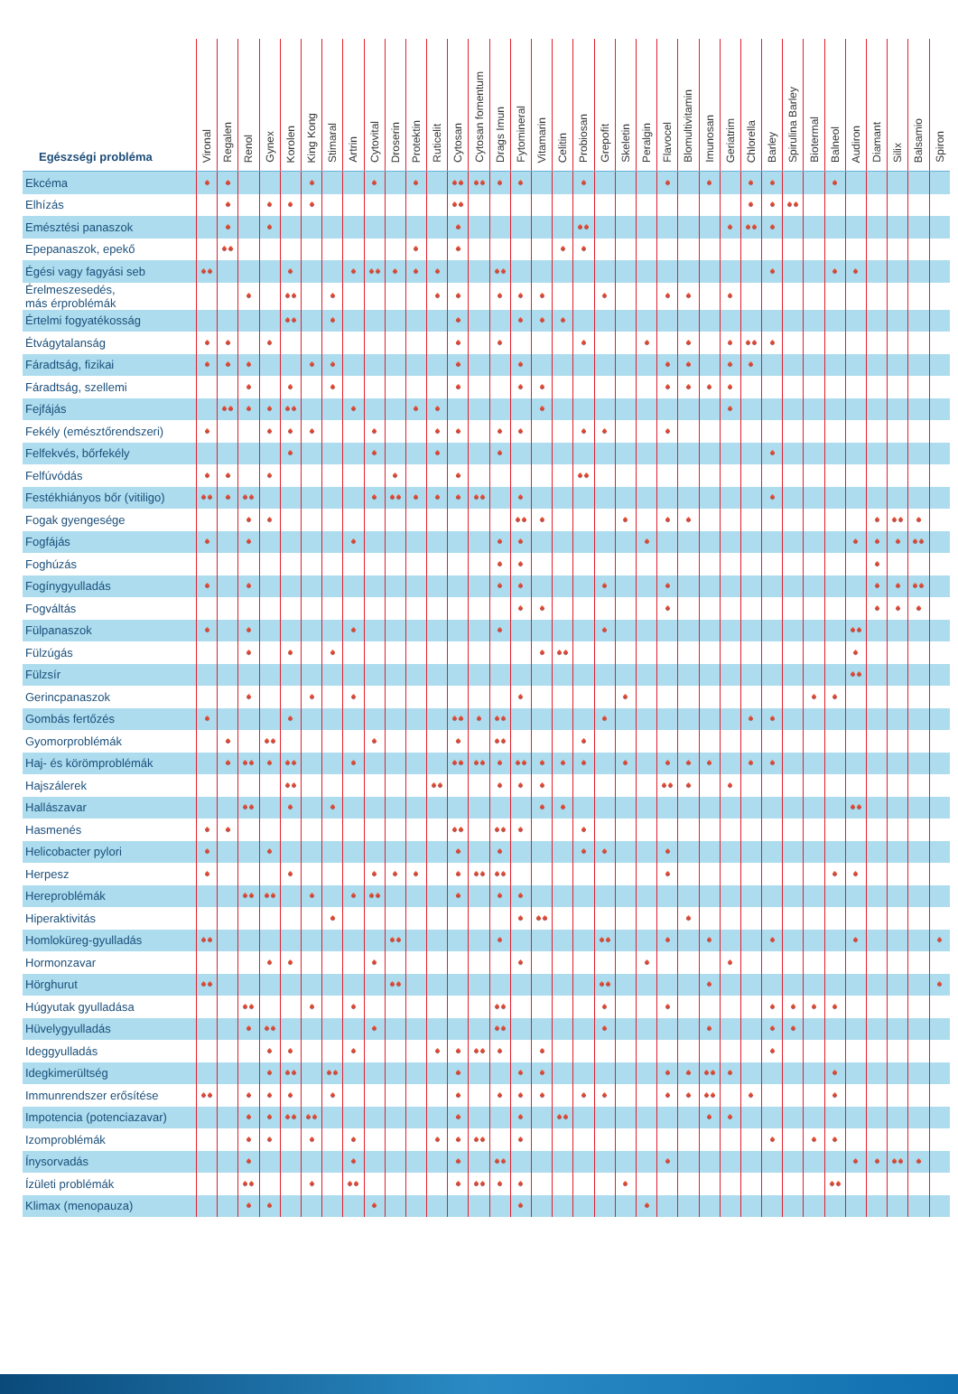| Egészségi probléma | Vironal | Regalen | Renol | Gynex | Korolen | King Kong | Stimaral | Artrin | Cytovital | Droserin | Protektin | Ruticelit | Cytosan | Cytosan fomentum | Drags Imun | Fytomineral | Vitamarin | Celitin | Probiosan | Grepofit | Skeletin | Peralgin | Flavocel | Blomultivitamin | Imunosan | Geriatrim | Chlorella | Barley | Spirulina Barley | Biotermal | Balneol | Audiron | Diamant | Silix | Balsamio | Spiron |
| --- | --- | --- | --- | --- | --- | --- | --- | --- | --- | --- | --- | --- | --- | --- | --- | --- | --- | --- | --- | --- | --- | --- | --- | --- | --- | --- | --- | --- | --- | --- | --- | --- | --- | --- | --- | --- |
| Ekcéma | | | | | | | | | | | | | | | | | | | | | | | | | | | | | | | | | | | | |
| Elhízás | | | | | | | | | | | | | | | | | | | | | | | | | | | | | | | | | | | | |
| Emésztési panaszok | | | | | | | | | | | | | | | | | | | | | | | | | | | | | | | | | | | | |
| Epepanaszok, epekő | | | | | | | | | | | | | | | | | | | | | | | | | | | | | | | | | | | | |
| Égési vagy fagyási seb | | | | | | | | | | | | | | | | | | | | | | | | | | | | | | | | | | | | |
| Érelmeszesedés, más érproblémák | | | | | | | | | | | | | | | | | | | | | | | | | | | | | | | | | | | | |
| Értelmi fogyatékosság | | | | | | | | | | | | | | | | | | | | | | | | | | | | | | | | | | | | |
| Étvágytalanság | | | | | | | | | | | | | | | | | | | | | | | | | | | | | | | | | | | | |
| Fáradtság, fizikai | | | | | | | | | | | | | | | | | | | | | | | | | | | | | | | | | | | | |
| Fáradtság, szellemi | | | | | | | | | | | | | | | | | | | | | | | | | | | | | | | | | | | | |
| Fejfájás | | | | | | | | | | | | | | | | | | | | | | | | | | | | | | | | | | | | |
| Fekély (emésztőrendszeri) | | | | | | | | | | | | | | | | | | | | | | | | | | | | | | | | | | | | |
| Felfekvés, bőrfekély | | | | | | | | | | | | | | | | | | | | | | | | | | | | | | | | | | | | |
| Felfúvódás | | | | | | | | | | | | | | | | | | | | | | | | | | | | | | | | | | | | |
| Festékhiányos bőr (vitiligo) | | | | | | | | | | | | | | | | | | | | | | | | | | | | | | | | | | | | |
| Fogak gyengesége | | | | | | | | | | | | | | | | | | | | | | | | | | | | | | | | | | | | |
| Fogfájás | | | | | | | | | | | | | | | | | | | | | | | | | | | | | | | | | | | | |
| Foghúzás | | | | | | | | | | | | | | | | | | | | | | | | | | | | | | | | | | | | |
| Fogínygyulladás | | | | | | | | | | | | | | | | | | | | | | | | | | | | | | | | | | | | |
| Fogváltás | | | | | | | | | | | | | | | | | | | | | | | | | | | | | | | | | | | | |
| Fülpanaszok | | | | | | | | | | | | | | | | | | | | | | | | | | | | | | | | | | | | |
| Fülzúgás | | | | | | | | | | | | | | | | | | | | | | | | | | | | | | | | | | | | |
| Fülzsír | | | | | | | | | | | | | | | | | | | | | | | | | | | | | | | | | | | | |
| Gerincpanaszok | | | | | | | | | | | | | | | | | | | | | | | | | | | | | | | | | | | | |
| Gombás fertőzés | | | | | | | | | | | | | | | | | | | | | | | | | | | | | | | | | | | | |
| Gyomorproblémák | | | | | | | | | | | | | | | | | | | | | | | | | | | | | | | | | | | | |
| Haj- és körömproblémák | | | | | | | | | | | | | | | | | | | | | | | | | | | | | | | | | | | | |
| Hajszálerek | | | | | | | | | | | | | | | | | | | | | | | | | | | | | | | | | | | | |
| Hallászavar | | | | | | | | | | | | | | | | | | | | | | | | | | | | | | | | | | | | |
| Hasmenés | | | | | | | | | | | | | | | | | | | | | | | | | | | | | | | | | | | | |
| Helicobacter pylori | | | | | | | | | | | | | | | | | | | | | | | | | | | | | | | | | | | | |
| Herpesz | | | | | | | | | | | | | | | | | | | | | | | | | | | | | | | | | | | | |
| Hereproblémák | | | | | | | | | | | | | | | | | | | | | | | | | | | | | | | | | | | | |
| Hiperaktivitás | | | | | | | | | | | | | | | | | | | | | | | | | | | | | | | | | | | | |
| Homloküreg-gyulladás | | | | | | | | | | | | | | | | | | | | | | | | | | | | | | | | | | | | |
| Hormonzavar | | | | | | | | | | | | | | | | | | | | | | | | | | | | | | | | | | | | |
| Hörghurut | | | | | | | | | | | | | | | | | | | | | | | | | | | | | | | | | | | | |
| Húgyutak gyulladása | | | | | | | | | | | | | | | | | | | | | | | | | | | | | | | | | | | | |
| Hüvelygyulladás | | | | | | | | | | | | | | | | | | | | | | | | | | | | | | | | | | | | |
| Ideggyulladás | | | | | | | | | | | | | | | | | | | | | | | | | | | | | | | | | | | | |
| Idegkimerültség | | | | | | | | | | | | | | | | | | | | | | | | | | | | | | | | | | | | |
| Immunrendszer erősítése | | | | | | | | | | | | | | | | | | | | | | | | | | | | | | | | | | | | |
| Impotencia (potenciazavar) | | | | | | | | | | | | | | | | | | | | | | | | | | | | | | | | | | | | |
| Izomproblémák | | | | | | | | | | | | | | | | | | | | | | | | | | | | | | | | | | | | |
| Ínysorvadás | | | | | | | | | | | | | | | | | | | | | | | | | | | | | | | | | | | | |
| Ízületi problémák | | | | | | | | | | | | | | | | | | | | | | | | | | | | | | | | | | | | |
| Klimax (menopauza) | | | | | | | | | | | | | | | | | | | | | | | | | | | | | | | | | | | | |